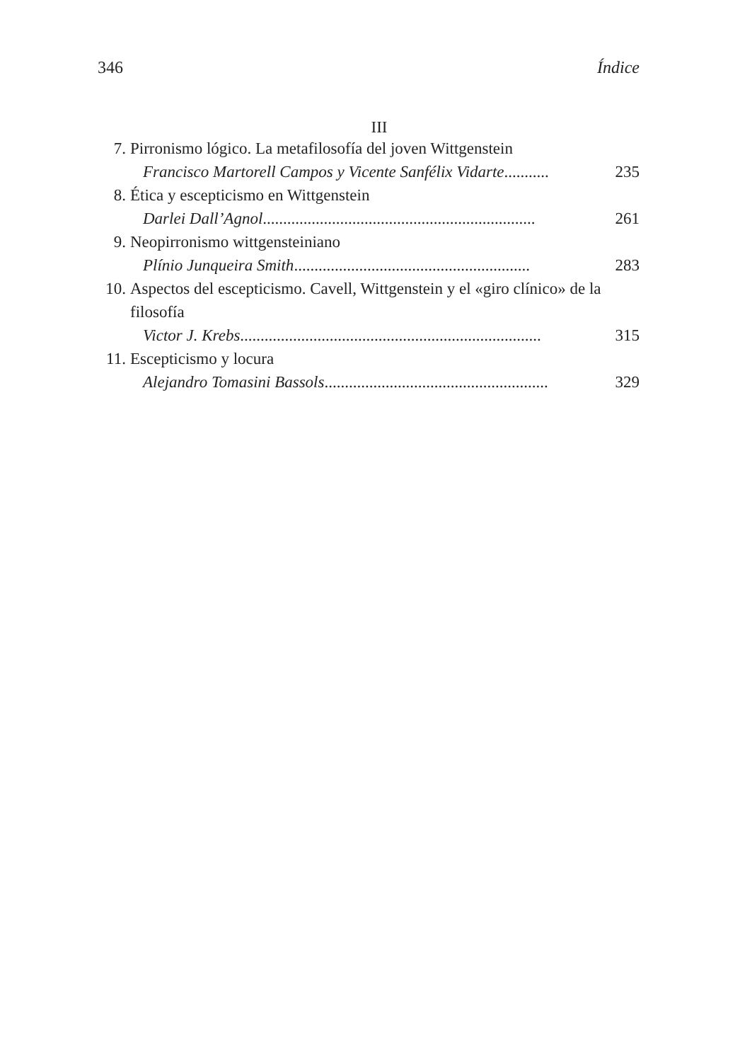346 Índice
III
7. Pirronismo lógico. La metafilosofía del joven Wittgenstein
Francisco Martorell Campos y Vicente Sanfélix Vidarte........... 235
8. Ética y escepticismo en Wittgenstein
Darlei Dall’Agnol ................................................................... 261
9. Neopirronismo wittgensteiniano
Plínio Junqueira Smith .......................................................... 283
10. Aspectos del escepticismo. Cavell, Wittgenstein y el «giro clínico» de la filosofía
Victor J. Krebs.......................................................................... 315
11. Escepticismo y locura
Alejandro Tomasini Bassols....................................................... 329